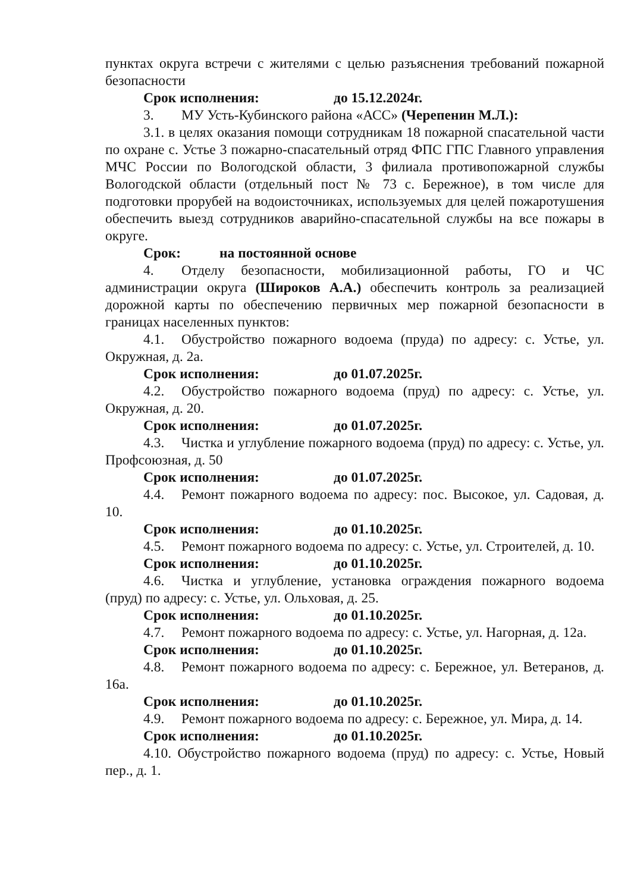пунктах округа встречи с жителями с целью разъяснения требований пожарной безопасности
Срок исполнения: до 15.12.2024г.
3. МУ Усть-Кубинского района «АСС» (Черепенин М.Л.):
3.1. в целях оказания помощи сотрудникам 18 пожарной спасательной части по охране с. Устье 3 пожарно-спасательный отряд ФПС ГПС Главного управления МЧС России по Вологодской области, 3 филиала противопожарной службы Вологодской области (отдельный пост № 73 с. Бережное), в том числе для подготовки прорубей на водоисточниках, используемых для целей пожаротушения обеспечить выезд сотрудников аварийно-спасательной службы на все пожары в округе.
Срок: на постоянной основе
4. Отделу безопасности, мобилизационной работы, ГО и ЧС администрации округа (Широков А.А.) обеспечить контроль за реализацией дорожной карты по обеспечению первичных мер пожарной безопасности в границах населенных пунктов:
4.1. Обустройство пожарного водоема (пруда) по адресу: с. Устье, ул. Окружная, д. 2а.
Срок исполнения: до 01.07.2025г.
4.2. Обустройство пожарного водоема (пруд) по адресу: с. Устье, ул. Окружная, д. 20.
Срок исполнения: до 01.07.2025г.
4.3. Чистка и углубление пожарного водоема (пруд) по адресу: с. Устье, ул. Профсоюзная, д. 50
Срок исполнения: до 01.07.2025г.
4.4. Ремонт пожарного водоема по адресу: пос. Высокое, ул. Садовая, д. 10.
Срок исполнения: до 01.10.2025г.
4.5. Ремонт пожарного водоема по адресу: с. Устье, ул. Строителей, д. 10.
Срок исполнения: до 01.10.2025г.
4.6. Чистка и углубление, установка ограждения пожарного водоема (пруд) по адресу: с. Устье, ул. Ольховая, д. 25.
Срок исполнения: до 01.10.2025г.
4.7. Ремонт пожарного водоема по адресу: с. Устье, ул. Нагорная, д. 12а.
Срок исполнения: до 01.10.2025г.
4.8. Ремонт пожарного водоема по адресу: с. Бережное, ул. Ветеранов, д. 16а.
Срок исполнения: до 01.10.2025г.
4.9. Ремонт пожарного водоема по адресу: с. Бережное, ул. Мира, д. 14.
Срок исполнения: до 01.10.2025г.
4.10. Обустройство пожарного водоема (пруд) по адресу: с. Устье, Новый пер., д. 1.